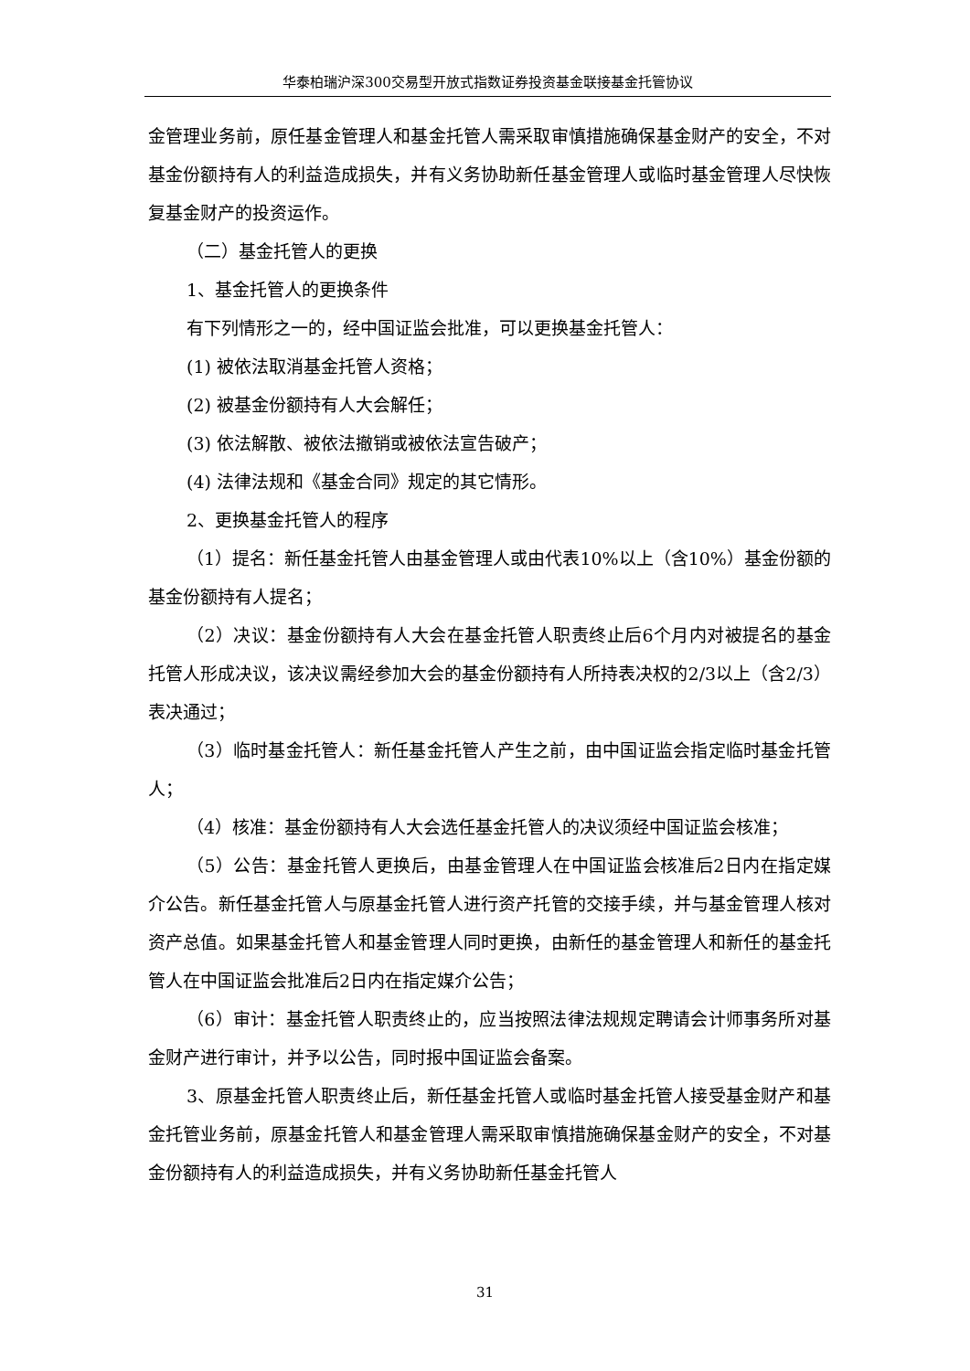华泰柏瑞沪深300交易型开放式指数证券投资基金联接基金托管协议
金管理业务前，原任基金管理人和基金托管人需采取审慎措施确保基金财产的安全，不对基金份额持有人的利益造成损失，并有义务协助新任基金管理人或临时基金管理人尽快恢复基金财产的投资运作。
（二）基金托管人的更换
1、基金托管人的更换条件
有下列情形之一的，经中国证监会批准，可以更换基金托管人：
(1) 被依法取消基金托管人资格；
(2) 被基金份额持有人大会解任；
(3) 依法解散、被依法撤销或被依法宣告破产；
(4) 法律法规和《基金合同》规定的其它情形。
2、更换基金托管人的程序
（1）提名：新任基金托管人由基金管理人或由代表10%以上（含10%）基金份额的基金份额持有人提名；
（2）决议：基金份额持有人大会在基金托管人职责终止后6个月内对被提名的基金托管人形成决议，该决议需经参加大会的基金份额持有人所持表决权的2/3以上（含2/3）表决通过；
（3）临时基金托管人：新任基金托管人产生之前，由中国证监会指定临时基金托管人；
（4）核准：基金份额持有人大会选任基金托管人的决议须经中国证监会核准；
（5）公告：基金托管人更换后，由基金管理人在中国证监会核准后2日内在指定媒介公告。新任基金托管人与原基金托管人进行资产托管的交接手续，并与基金管理人核对资产总值。如果基金托管人和基金管理人同时更换，由新任的基金管理人和新任的基金托管人在中国证监会批准后2日内在指定媒介公告；
（6）审计：基金托管人职责终止的，应当按照法律法规规定聘请会计师事务所对基金财产进行审计，并予以公告，同时报中国证监会备案。
3、原基金托管人职责终止后，新任基金托管人或临时基金托管人接受基金财产和基金托管业务前，原基金托管人和基金管理人需采取审慎措施确保基金财产的安全，不对基金份额持有人的利益造成损失，并有义务协助新任基金托管人
31